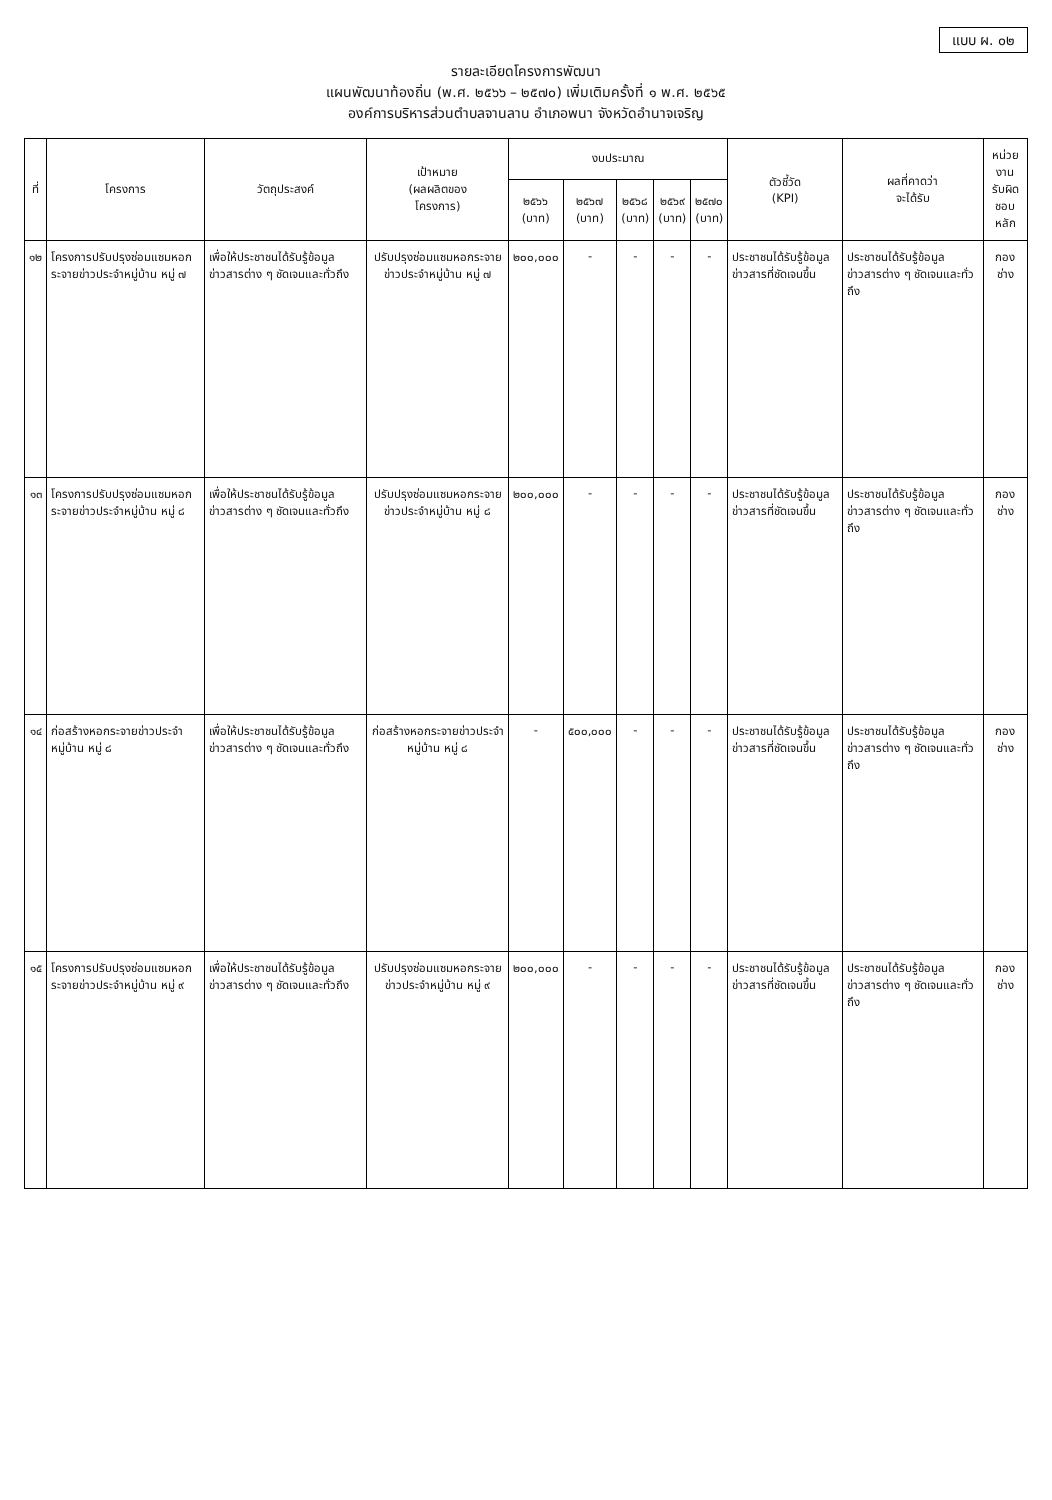แบบ ผ. ๐๒
รายละเอียดโครงการพัฒนา
แผนพัฒนาท้องถิ่น (พ.ศ. ๒๕๖๖ – ๒๕๗๐) เพิ่มเติมครั้งที่ ๑ พ.ศ. ๒๕๖๕
องค์การบริหารส่วนตำบลจานลาน อำเภอพนา จังหวัดอำนาจเจริญ
| ที่ | โครงการ | วัตถุประสงค์ | เป้าหมาย (ผลผลิตของ โครงการ) | งบประมาณ | | | | | ตัวชี้วัด (KPI) | ผลที่คาดว่า จะได้รับ | หน่วยงาน รับผิด ชอบหลัก |
| --- | --- | --- | --- | --- | --- | --- | --- | --- | --- | --- | --- |
| | | | | ๒๕๖๖ (บาท) | ๒๕๖๗ (บาท) | ๒๕๖๘ (บาท) | ๒๕๖๙ (บาท) | ๒๕๗๐ (บาท) | | | |
| ๑๒ | โครงการปรับปรุงซ่อมแซมหอกระจายข่าวประจำหมู่บ้าน หมู่ ๗ | เพื่อให้ประชาชนได้รับรู้ข้อมูลข่าวสารต่าง ๆ ชัดเจนและทั่วถึง | ปรับปรุงซ่อมแซมหอกระจายข่าวประจำหมู่บ้าน หมู่ ๗ | ๒๐๐,๐๐๐ | - | - | - | - | ประชาชนได้รับรู้ข้อมูลข่าวสารที่ชัดเจนขึ้น | ประชาชนได้รับรู้ข้อมูลข่าวสารต่าง ๆ ชัดเจนและทั่วถึง | กองช่าง |
| ๑๓ | โครงการปรับปรุงซ่อมแซมหอกระจายข่าวประจำหมู่บ้าน หมู่ ๘ | เพื่อให้ประชาชนได้รับรู้ข้อมูลข่าวสารต่าง ๆ ชัดเจนและทั่วถึง | ปรับปรุงซ่อมแซมหอกระจายข่าวประจำหมู่บ้าน หมู่ ๘ | ๒๐๐,๐๐๐ | - | - | - | - | ประชาชนได้รับรู้ข้อมูลข่าวสารที่ชัดเจนขึ้น | ประชาชนได้รับรู้ข้อมูลข่าวสารต่าง ๆ ชัดเจนและทั่วถึง | กองช่าง |
| ๑๔ | ก่อสร้างหอกระจายข่าวประจำหมู่บ้าน หมู่ ๘ | เพื่อให้ประชาชนได้รับรู้ข้อมูลข่าวสารต่าง ๆ ชัดเจนและทั่วถึง | ก่อสร้างหอกระจายข่าวประจำหมู่บ้าน หมู่ ๘ | - | ๕๐๐,๐๐๐ | - | - | - | ประชาชนได้รับรู้ข้อมูลข่าวสารที่ชัดเจนขึ้น | ประชาชนได้รับรู้ข้อมูลข่าวสารต่าง ๆ ชัดเจนและทั่วถึง | กองช่าง |
| ๑๕ | โครงการปรับปรุงซ่อมแซมหอกระจายข่าวประจำหมู่บ้าน หมู่ ๙ | เพื่อให้ประชาชนได้รับรู้ข้อมูลข่าวสารต่าง ๆ ชัดเจนและทั่วถึง | ปรับปรุงซ่อมแซมหอกระจายข่าวประจำหมู่บ้าน หมู่ ๙ | ๒๐๐,๐๐๐ | - | - | - | - | ประชาชนได้รับรู้ข้อมูลข่าวสารที่ชัดเจนขึ้น | ประชาชนได้รับรู้ข้อมูลข่าวสารต่าง ๆ ชัดเจนและทั่วถึง | กองช่าง |